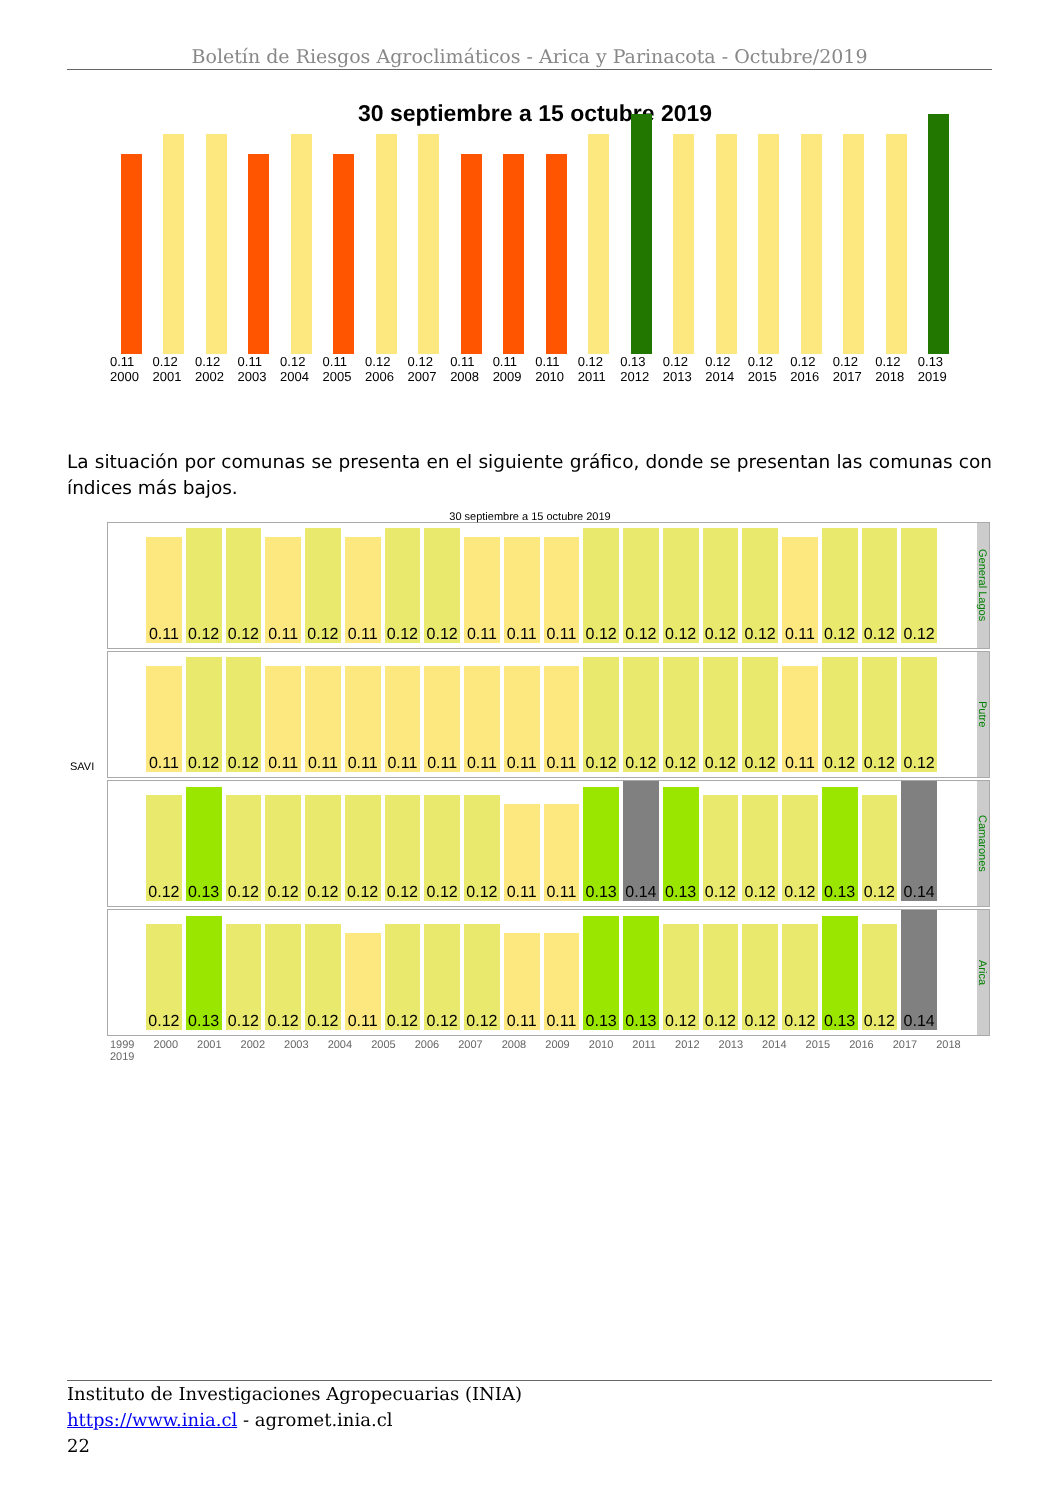Boletín de Riesgos Agroclimáticos - Arica y Parinacota - Octubre/2019
30 septiembre a 15 octubre 2019
0.11 2000
0.12 2001
0.12 2002
0.11 2003
0.12 2004
0.11 2005
0.12 2006
0.12 2007
0.11 2008
0.11 2009
0.11 2010
0.12 2011
0.13 2012
0.12 2013
0.12 2014
0.12 2015
0.12 2016
0.12 2017
0.12 2018
0.13 2019
La situación por comunas se presenta en el siguiente gráfico, donde se presentan las comunas con índices más bajos.
30 septiembre a 15 octubre 2019
SAVI
0.11
0.12
0.12
0.11
0.12
0.11
0.12
0.12
0.11
0.11
0.11
0.12
0.12
0.12
0.12
0.12
0.11
0.12
0.12
0.12
General Lagos
0.11
0.12
0.12
0.11
0.11
0.11
0.11
0.11
0.11
0.11
0.11
0.12
0.12
0.12
0.12
0.12
0.11
0.12
0.12
0.12
Putre
0.12
0.13
0.12
0.12
0.12
0.12
0.12
0.12
0.12
0.11
0.11
0.13
0.14
0.13
0.12
0.12
0.12
0.13
0.12
0.14
Camarones
0.12
0.13
0.12
0.12
0.12
0.11
0.12
0.12
0.12
0.11
0.11
0.13
0.13
0.12
0.12
0.12
0.12
0.13
0.12
0.14
Arica
1999 2000 2001 2002 2003 2004 2005 2006 2007 2008 2009 2010 2011 2012 2013 2014 2015 2016 2017 2018 2019
Instituto de Investigaciones Agropecuarias (INIA)
https://www.inia.cl - agromet.inia.cl
22